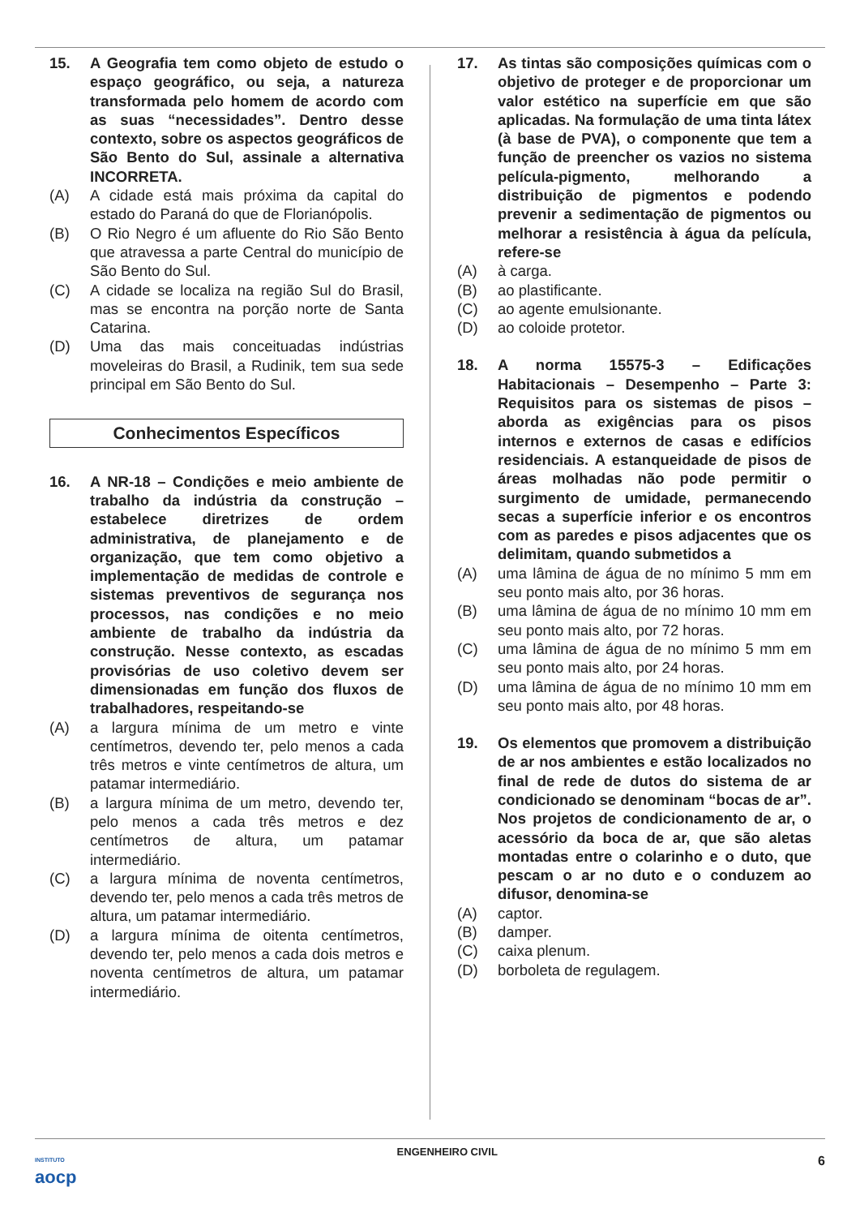15. A Geografia tem como objeto de estudo o espaço geográfico, ou seja, a natureza transformada pelo homem de acordo com as suas “necessidades”. Dentro desse contexto, sobre os aspectos geográficos de São Bento do Sul, assinale a alternativa INCORRETA.
(A) A cidade está mais próxima da capital do estado do Paraná do que de Florianópolis.
(B) O Rio Negro é um afluente do Rio São Bento que atravessa a parte Central do município de São Bento do Sul.
(C) A cidade se localiza na região Sul do Brasil, mas se encontra na porção norte de Santa Catarina.
(D) Uma das mais conceituadas indústrias moveleiras do Brasil, a Rudinik, tem sua sede principal em São Bento do Sul.
Conhecimentos Específicos
16. A NR-18 – Condições e meio ambiente de trabalho da indústria da construção – estabelece diretrizes de ordem administrativa, de planejamento e de organização, que tem como objetivo a implementação de medidas de controle e sistemas preventivos de segurança nos processos, nas condições e no meio ambiente de trabalho da indústria da construção. Nesse contexto, as escadas provisórias de uso coletivo devem ser dimensionadas em função dos fluxos de trabalhadores, respeitando-se
(A) a largura mínima de um metro e vinte centímetros, devendo ter, pelo menos a cada três metros e vinte centímetros de altura, um patamar intermediário.
(B) a largura mínima de um metro, devendo ter, pelo menos a cada três metros e dez centímetros de altura, um patamar intermediário.
(C) a largura mínima de noventa centímetros, devendo ter, pelo menos a cada três metros de altura, um patamar intermediário.
(D) a largura mínima de oitenta centímetros, devendo ter, pelo menos a cada dois metros e noventa centímetros de altura, um patamar intermediário.
17. As tintas são composições químicas com o objetivo de proteger e de proporcionar um valor estético na superfície em que são aplicadas. Na formulação de uma tinta látex (à base de PVA), o componente que tem a função de preencher os vazios no sistema película-pigmento, melhorando a distribuição de pigmentos e podendo prevenir a sedimentação de pigmentos ou melhorar a resistência à água da película, refere-se
(A) à carga.
(B) ao plastificante.
(C) ao agente emulsionante.
(D) ao coloide protetor.
18. A norma 15575-3 – Edificações Habitacionais – Desempenho – Parte 3: Requisitos para os sistemas de pisos – aborda as exigências para os pisos internos e externos de casas e edifícios residenciais. A estanqueidade de pisos de áreas molhadas não pode permitir o surgimento de umidade, permanecendo secas a superfície inferior e os encontros com as paredes e pisos adjacentes que os delimitam, quando submetidos a
(A) uma lâmina de água de no mínimo 5 mm em seu ponto mais alto, por 36 horas.
(B) uma lâmina de água de no mínimo 10 mm em seu ponto mais alto, por 72 horas.
(C) uma lâmina de água de no mínimo 5 mm em seu ponto mais alto, por 24 horas.
(D) uma lâmina de água de no mínimo 10 mm em seu ponto mais alto, por 48 horas.
19. Os elementos que promovem a distribuição de ar nos ambientes e estão localizados no final de rede de dutos do sistema de ar condicionado se denominam “bocas de ar”. Nos projetos de condicionamento de ar, o acessório da boca de ar, que são aletas montadas entre o colarinho e o duto, que pescam o ar no duto e o conduzem ao difusor, denomina-se
(A) captor.
(B) damper.
(C) caixa plenum.
(D) borboleta de regulagem.
INSTITUTO
aocp
ENGENHEIRO CIVIL
6